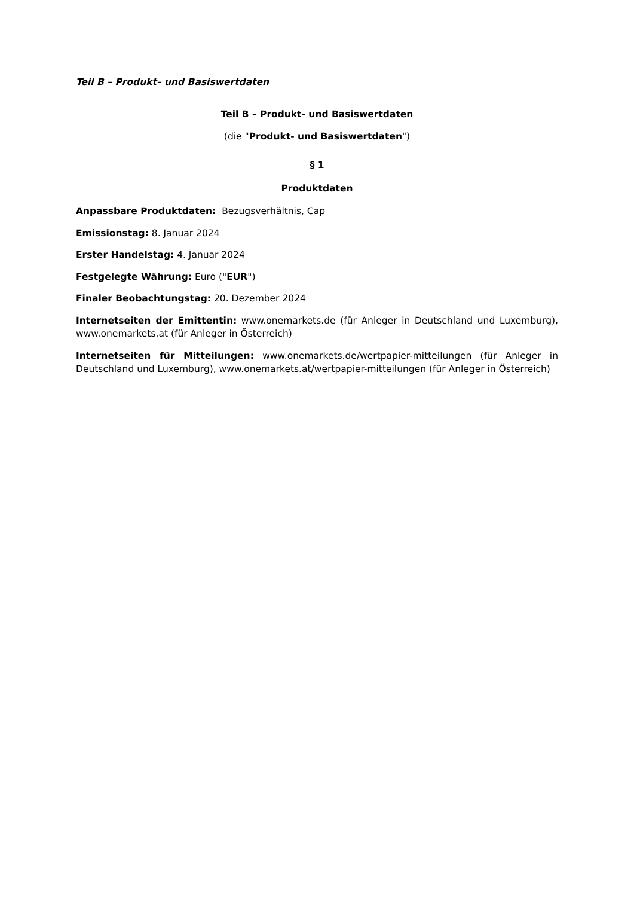Teil B – Produkt– und Basiswertdaten
Teil B – Produkt- und Basiswertdaten
(die "Produkt- und Basiswertdaten")
§ 1
Produktdaten
Anpassbare Produktdaten: Bezugsverhältnis, Cap
Emissionstag: 8. Januar 2024
Erster Handelstag: 4. Januar 2024
Festgelegte Währung: Euro ("EUR")
Finaler Beobachtungstag: 20. Dezember 2024
Internetseiten der Emittentin: www.onemarkets.de (für Anleger in Deutschland und Luxemburg), www.onemarkets.at (für Anleger in Österreich)
Internetseiten für Mitteilungen: www.onemarkets.de/wertpapier-mitteilungen (für Anleger in Deutschland und Luxemburg), www.onemarkets.at/wertpapier-mitteilungen (für Anleger in Österreich)